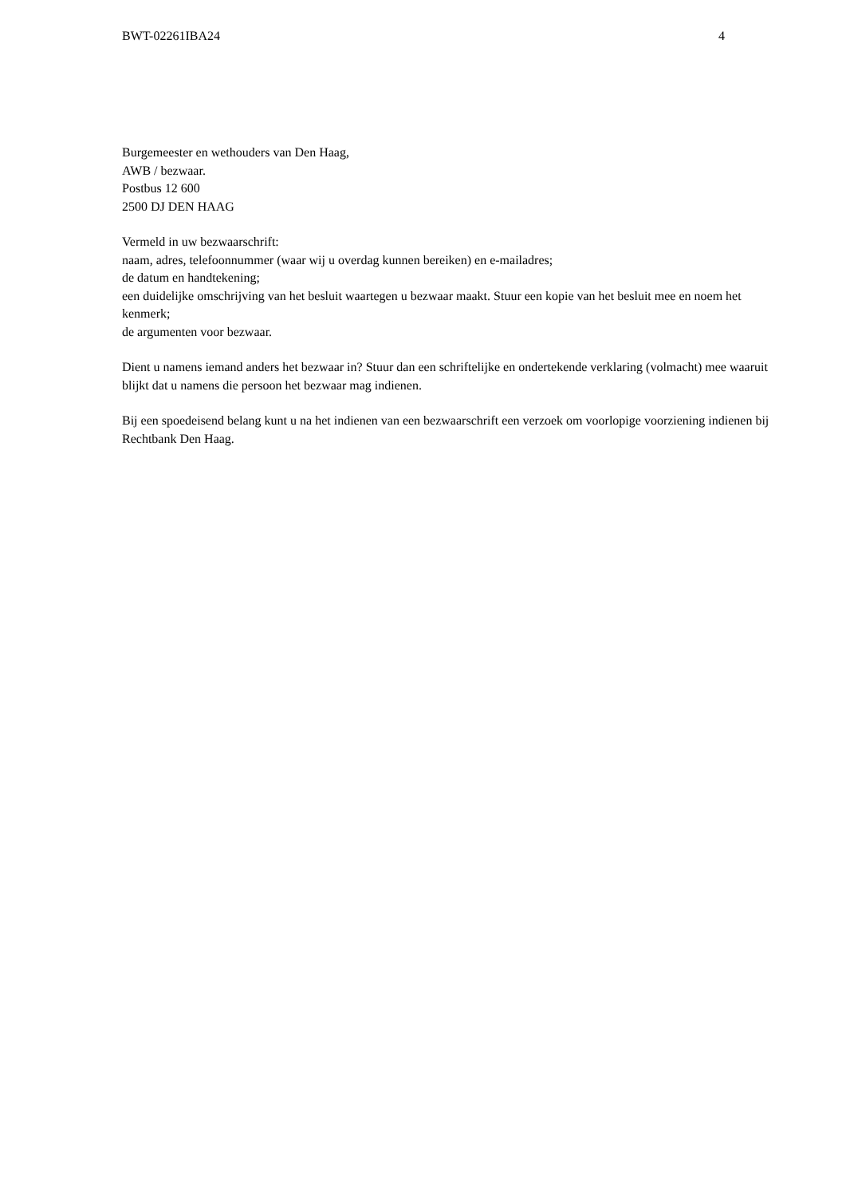BWT-02261IBA24 4
Burgemeester en wethouders van Den Haag,
AWB / bezwaar.
Postbus 12 600
2500 DJ DEN HAAG
Vermeld in uw bezwaarschrift:
naam, adres, telefoonnummer (waar wij u overdag kunnen bereiken) en e-mailadres;
de datum en handtekening;
een duidelijke omschrijving van het besluit waartegen u bezwaar maakt. Stuur een kopie van het besluit mee en noem het kenmerk;
de argumenten voor bezwaar.
Dient u namens iemand anders het bezwaar in? Stuur dan een schriftelijke en ondertekende verklaring (volmacht) mee waaruit blijkt dat u namens die persoon het bezwaar mag indienen.
Bij een spoedeisend belang kunt u na het indienen van een bezwaarschrift een verzoek om voorlopige voorziening indienen bij Rechtbank Den Haag.